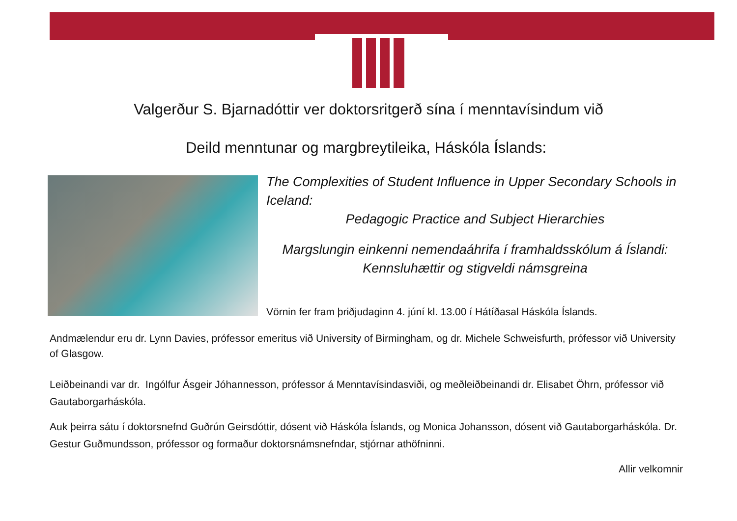Valgerður S. Bjarnadóttir ver doktorsritgerð sína í menntavísindum við
Deild menntunar og margbreytileika, Háskóla Íslands:
The Complexities of Student Influence in Upper Secondary Schools in Iceland:
Pedagogic Practice and Subject Hierarchies
Margslungin einkenni nemendaáhrifa í framhaldsskólum á Íslandi:
Kennsluhættir og stigveldi námsgreina
Vörnin fer fram þriðjudaginn 4. júní kl. 13.00 í Hátíðasal Háskóla Íslands.
Andmælendur eru dr. Lynn Davies, prófessor emeritus við University of Birmingham, og dr. Michele Schweisfurth, prófessor við University of Glasgow.
Leiðbeinandi var dr. Ingólfur Ásgeir Jóhannesson, prófessor á Menntavísindasviði, og meðleiðbeinandi dr. Elisabet Öhrn, prófessor við Gautaborgarháskóla.
Auk þeirra sátu í doktorsnefnd Guðrún Geirsdóttir, dósent við Háskóla Íslands, og Monica Johansson, dósent við Gautaborgarháskóla. Dr. Gestur Guðmundsson, prófessor og formaður doktorsnámsnefndar, stjórnar athöfninni.
Allir velkomnir